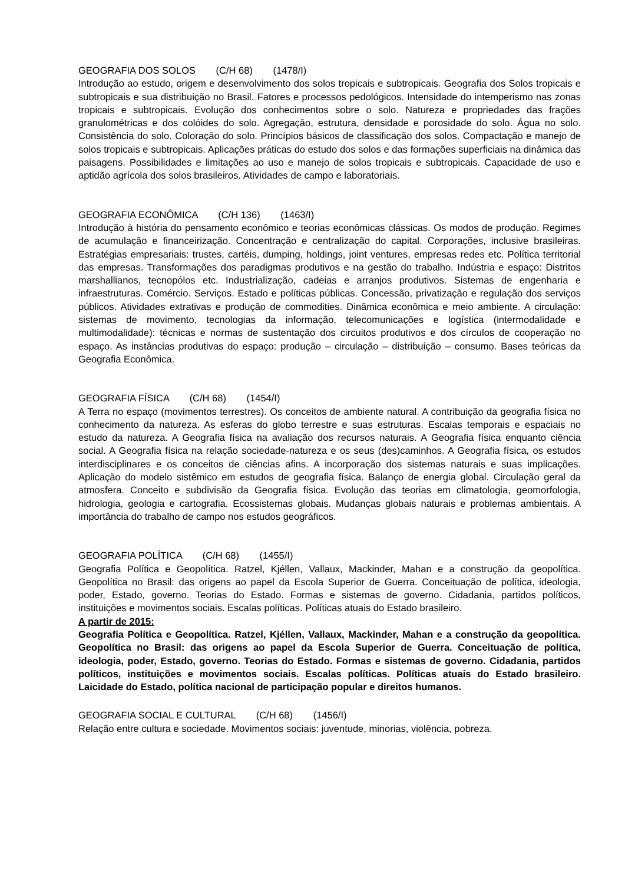GEOGRAFIA DOS SOLOS (C/H 68) (1478/I)
Introdução ao estudo, origem e desenvolvimento dos solos tropicais e subtropicais. Geografia dos Solos tropicais e subtropicais e sua distribuição no Brasil. Fatores e processos pedológicos. Intensidade do intemperismo nas zonas tropicais e subtropicais. Evolução dos conhecimentos sobre o solo. Natureza e propriedades das frações granulométricas e dos colóides do solo. Agregação, estrutura, densidade e porosidade do solo. Água no solo. Consistência do solo. Coloração do solo. Princípios básicos de classificação dos solos. Compactação e manejo de solos tropicais e subtropicais. Aplicações práticas do estudo dos solos e das formações superficiais na dinâmica das paisagens. Possibilidades e limitações ao uso e manejo de solos tropicais e subtropicais. Capacidade de uso e aptidão agrícola dos solos brasileiros. Atividades de campo e laboratoriais.
GEOGRAFIA ECONÔMICA (C/H 136) (1463/I)
Introdução à história do pensamento econômico e teorias econômicas clássicas. Os modos de produção. Regimes de acumulação e financeirização. Concentração e centralização do capital. Corporações, inclusive brasileiras. Estratégias empresariais: trustes, cartéis, dumping, holdings, joint ventures, empresas redes etc. Política territorial das empresas. Transformações dos paradigmas produtivos e na gestão do trabalho. Indústria e espaço: Distritos marshallianos, tecnopólos etc. Industrialização, cadeias e arranjos produtivos. Sistemas de engenharia e infraestruturas. Comércio. Serviços. Estado e políticas públicas. Concessão, privatização e regulação dos serviços públicos. Atividades extrativas e produção de commodities. Dinâmica econômica e meio ambiente. A circulação: sistemas de movimento, tecnologias da informação, telecomunicações e logística (intermodalidade e multimodalidade): técnicas e normas de sustentação dos circuitos produtivos e dos círculos de cooperação no espaço. As instâncias produtivas do espaço: produção – circulação – distribuição – consumo. Bases teóricas da Geografia Econômica.
GEOGRAFIA FÍSICA (C/H 68) (1454/I)
A Terra no espaço (movimentos terrestres). Os conceitos de ambiente natural. A contribuição da geografia física no conhecimento da natureza. As esferas do globo terrestre e suas estruturas. Escalas temporais e espaciais no estudo da natureza. A Geografia física na avaliação dos recursos naturais. A Geografia física enquanto ciência social. A Geografia física na relação sociedade-natureza e os seus (des)caminhos. A Geografia física, os estudos interdisciplinares e os conceitos de ciências afins. A incorporação dos sistemas naturais e suas implicações. Aplicação do modelo sistêmico em estudos de geografia física. Balanço de energia global. Circulação geral da atmosfera. Conceito e subdivisão da Geografia física. Evolução das teorias em climatologia, geomorfologia, hidrologia, geologia e cartografia. Ecossistemas globais. Mudanças globais naturais e problemas ambientais. A importância do trabalho de campo nos estudos geográficos.
GEOGRAFIA POLÍTICA (C/H 68) (1455/I)
Geografia Política e Geopolítica. Ratzel, Kjéllen, Vallaux, Mackinder, Mahan e a construção da geopolítica. Geopolítica no Brasil: das origens ao papel da Escola Superior de Guerra. Conceituação de política, ideologia, poder, Estado, governo. Teorias do Estado. Formas e sistemas de governo. Cidadania, partidos políticos, instituições e movimentos sociais. Escalas políticas. Políticas atuais do Estado brasileiro.
A partir de 2015:
Geografia Política e Geopolítica. Ratzel, Kjéllen, Vallaux, Mackinder, Mahan e a construção da geopolítica. Geopolítica no Brasil: das origens ao papel da Escola Superior de Guerra. Conceituação de política, ideologia, poder, Estado, governo. Teorias do Estado. Formas e sistemas de governo. Cidadania, partidos políticos, instituições e movimentos sociais. Escalas políticas. Políticas atuais do Estado brasileiro. Laicidade do Estado, política nacional de participação popular e direitos humanos.
GEOGRAFIA SOCIAL E CULTURAL (C/H 68) (1456/I)
Relação entre cultura e sociedade. Movimentos sociais: juventude, minorias, violência, pobreza.